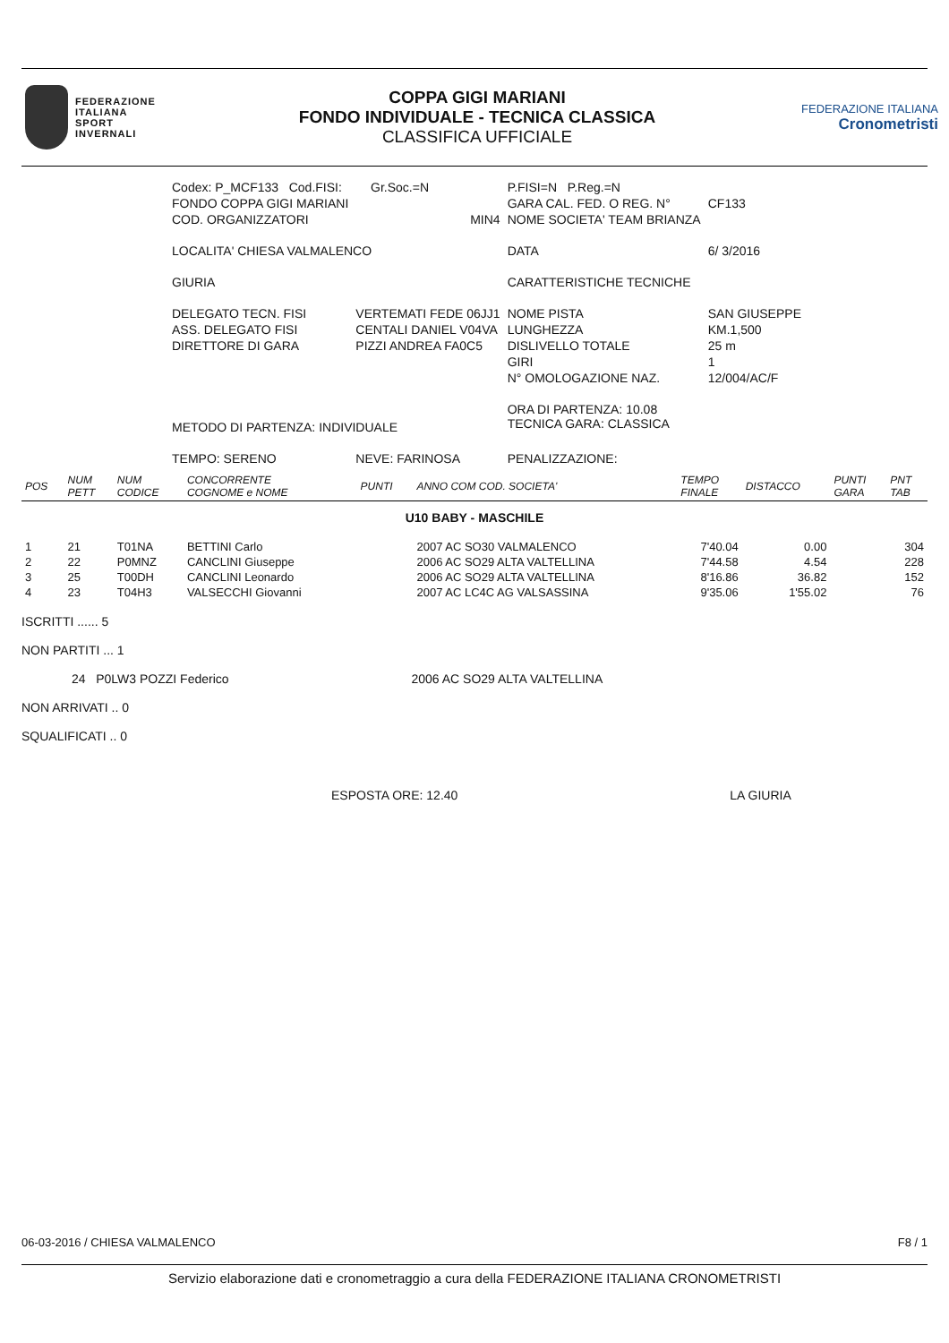FEDERAZIONE
ITALIANA
SPORT
INVERNALI
COPPA GIGI MARIANI
FONDO INDIVIDUALE - TECNICA CLASSICA
CLASSIFICA UFFICIALE
FEDERAZIONE ITALIANA
Cronometristi
| Codex: P_MCF133 Cod.FISI: | | Gr.Soc.=N | P.FISI=N P.Reg.=N | |
| FONDO COPPA GIGI MARIANI | | | GARA CAL. FED. O REG. N° | CF133 |
| COD. ORGANIZZATORI | | MIN4 | NOME SOCIETA' TEAM BRIANZA | |
| LOCALITA' CHIESA VALMALENCO | | | DATA | 6/ 3/2016 |
| GIURIA | | | CARATTERISTICHE TECNICHE | |
| DELEGATO TECN. FISI | VERTEMATI FEDE 06JJ1 | | NOME PISTA | SAN GIUSEPPE |
| ASS. DELEGATO FISI | CENTALI DANIEL V04VA | | LUNGHEZZA | KM.1,500 |
| DIRETTORE DI GARA | PIZZI ANDREA FA0C5 | | DISLIVELLO TOTALE | 25 m |
| | | | GIRI | 1 |
| | | | N° OMOLOGAZIONE NAZ. | 12/004/AC/F |
| METODO DI PARTENZA: INDIVIDUALE | | | ORA DI PARTENZA: 10.08 TECNICA GARA: CLASSICA | |
| TEMPO: SERENO | NEVE: FARINOSA | | PENALIZZAZIONE: | |
| POS | NUM PETT | NUM CODICE | CONCORRENTE COGNOME e NOME | PUNTI | ANNO COM COD. SOCIETA' | TEMPO FINALE | DISTACCO | PUNTI GARA | PNT TAB |
| --- | --- | --- | --- | --- | --- | --- | --- | --- | --- |
| U10 BABY - MASCHILE | | | | | | | | | |
| 1 | 21 | T01NA | BETTINI Carlo | | 2007 AC SO30 VALMALENCO | 7'40.04 | 0.00 | | 304 |
| 2 | 22 | P0MNZ | CANCLINI Giuseppe | | 2006 AC SO29 ALTA VALTELLINA | 7'44.58 | 4.54 | | 228 |
| 3 | 25 | T00DH | CANCLINI Leonardo | | 2006 AC SO29 ALTA VALTELLINA | 8'16.86 | 36.82 | | 152 |
| 4 | 23 | T04H3 | VALSECCHI Giovanni | | 2007 AC LC4C AG VALSASSINA | 9'35.06 | 1'55.02 | | 76 |
ISCRITTI ...... 5
NON PARTITI ... 1
24 P0LW3 POZZI Federico 2006 AC SO29 ALTA VALTELLINA
NON ARRIVATI .. 0
SQUALIFICATI .. 0
ESPOSTA ORE: 12.40 LA GIURIA
06-03-2016 / CHIESA VALMALENCO F8 / 1
Servizio elaborazione dati e cronometraggio a cura della FEDERAZIONE ITALIANA CRONOMETRISTI